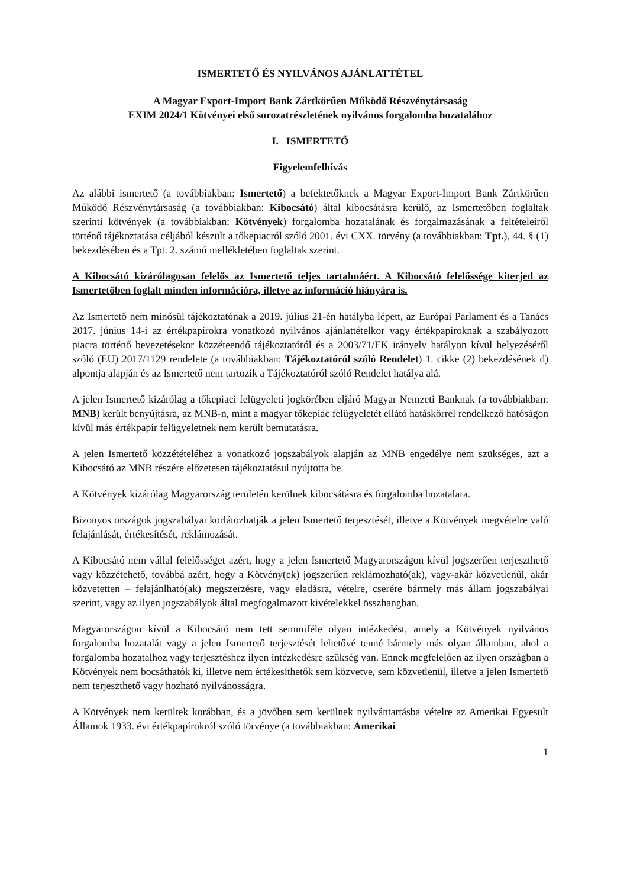ISMERTETŐ ÉS NYILVÁNOS AJÁNLATTÉTEL
A Magyar Export-Import Bank Zártkörűen Működő Részvénytársaság
EXIM 2024/1 Kötvényei első sorozatrészletének nyilvános forgalomba hozatalához
I. ISMERTETŐ
Figyelemfelhívás
Az alábbi ismertető (a továbbiakban: Ismertető) a befektetőknek a Magyar Export-Import Bank Zártkörűen Működő Részvénytársaság (a továbbiakban: Kibocsátó) által kibocsátásra kerülő, az Ismertetőben foglaltak szerinti kötvények (a továbbiakban: Kötvények) forgalomba hozatalának és forgalmazásának a feltételeiről történő tájékoztatása céljából készült a tőkepiacról szóló 2001. évi CXX. törvény (a továbbiakban: Tpt.), 44. § (1) bekezdésében és a Tpt. 2. számú mellékletében foglaltak szerint.
A Kibocsátó kizárólagosan felelős az Ismertető teljes tartalmáért. A Kibocsátó felelőssége kiterjed az Ismertetőben foglalt minden információra, illetve az információ hiányára is.
Az Ismertető nem minősül tájékoztatónak a 2019. július 21-én hatályba lépett, az Európai Parlament és a Tanács 2017. június 14-i az értékpapírokra vonatkozó nyilvános ajánlattételkor vagy értékpapíroknak a szabályozott piacra történő bevezetésekor közzéteendő tájékoztatóról és a 2003/71/EK irányelv hatályon kívül helyezéséről szóló (EU) 2017/1129 rendelete (a továbbiakban: Tájékoztatóról szóló Rendelet) 1. cikke (2) bekezdésének d) alpontja alapján és az Ismertető nem tartozik a Tájékoztatóról szóló Rendelet hatálya alá.
A jelen Ismertető kizárólag a tőkepiaci felügyeleti jogkörében eljáró Magyar Nemzeti Banknak (a továbbiakban: MNB) került benyújtásra, az MNB-n, mint a magyar tőkepiac felügyeletét ellátó hatáskörrel rendelkező hatóságon kívül más értékpapír felügyeletnek nem került bemutatásra.
A jelen Ismertető közzétételéhez a vonatkozó jogszabályok alapján az MNB engedélye nem szükséges, azt a Kibocsátó az MNB részére előzetesen tájékoztatásul nyújtotta be.
A Kötvények kizárólag Magyarország területén kerülnek kibocsátásra és forgalomba hozatalara.
Bizonyos országok jogszabályai korlátozhatják a jelen Ismertető terjesztését, illetve a Kötvények megvételre való felajánlását, értékesítését, reklámozását.
A Kibocsátó nem vállal felelősséget azért, hogy a jelen Ismertető Magyarországon kívül jogszerűen terjeszthető vagy közzétehető, továbbá azért, hogy a Kötvény(ek) jogszerűen reklámozható(ak), vagy-akár közvetlenül, akár közvetetten – felajánlható(ak) megszerzésre, vagy eladásra, vételre, cserére bármely más állam jogszabályai szerint, vagy az ilyen jogszabályok által megfogalmazott kivételekkel összhangban.
Magyarországon kívül a Kibocsátó nem tett semmiféle olyan intézkedést, amely a Kötvények nyilvános forgalomba hozatalát vagy a jelen Ismertető terjesztését lehetővé tenné bármely más olyan államban, ahol a forgalomba hozatalhoz vagy terjesztéshez ilyen intézkedésre szükség van. Ennek megfelelően az ilyen országban a Kötvények nem bocsáthatók ki, illetve nem értékesíthetők sem közvetve, sem közvetlenül, illetve a jelen Ismertető nem terjeszthető vagy hozható nyilvánosságra.
A Kötvények nem kerültek korábban, és a jövőben sem kerülnek nyilvántartásba vételre az Amerikai Egyesült Államok 1933. évi értékpapírokról szóló törvénye (a továbbiakban: Amerikai
1